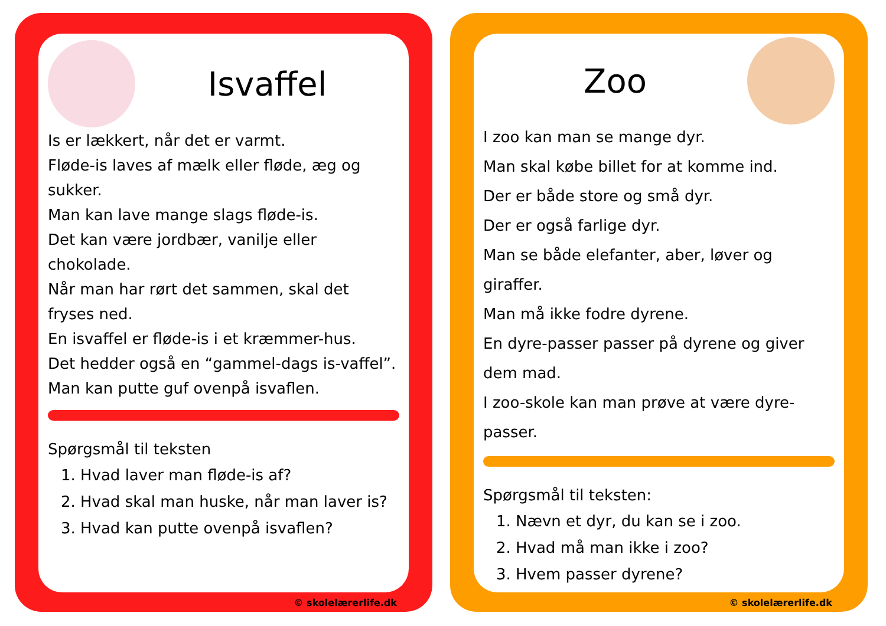Isvaffel
Is er lækkert, når det er varmt.
Fløde-is laves af mælk eller fløde, æg og sukker.
Man kan lave mange slags fløde-is.
Det kan være jordbær, vanilje eller chokolade.
Når man har rørt det sammen, skal det fryses ned.
En isvaffel er fløde-is i et kræmmer-hus.
Det hedder også en “gammel-dags is-vaffel”.
Man kan putte guf ovenpå isvaflen.
Spørgsmål til teksten
1. Hvad laver man fløde-is af?
2. Hvad skal man huske, når man laver is?
3. Hvad kan putte ovenpå isvaflen?
© skolelærerlife.dk
Zoo
I zoo kan man se mange dyr.
Man skal købe billet for at komme ind.
Der er både store og små dyr.
Der er også farlige dyr.
Man se både elefanter, aber, løver og giraffer.
Man må ikke fodre dyrene.
En dyre-passer passer på dyrene og giver dem mad.
I zoo-skole kan man prøve at være dyre-passer.
Spørgsmål til teksten:
1. Nævn et dyr, du kan se i zoo.
2. Hvad må man ikke i zoo?
3. Hvem passer dyrene?
© skolelærerlife.dk